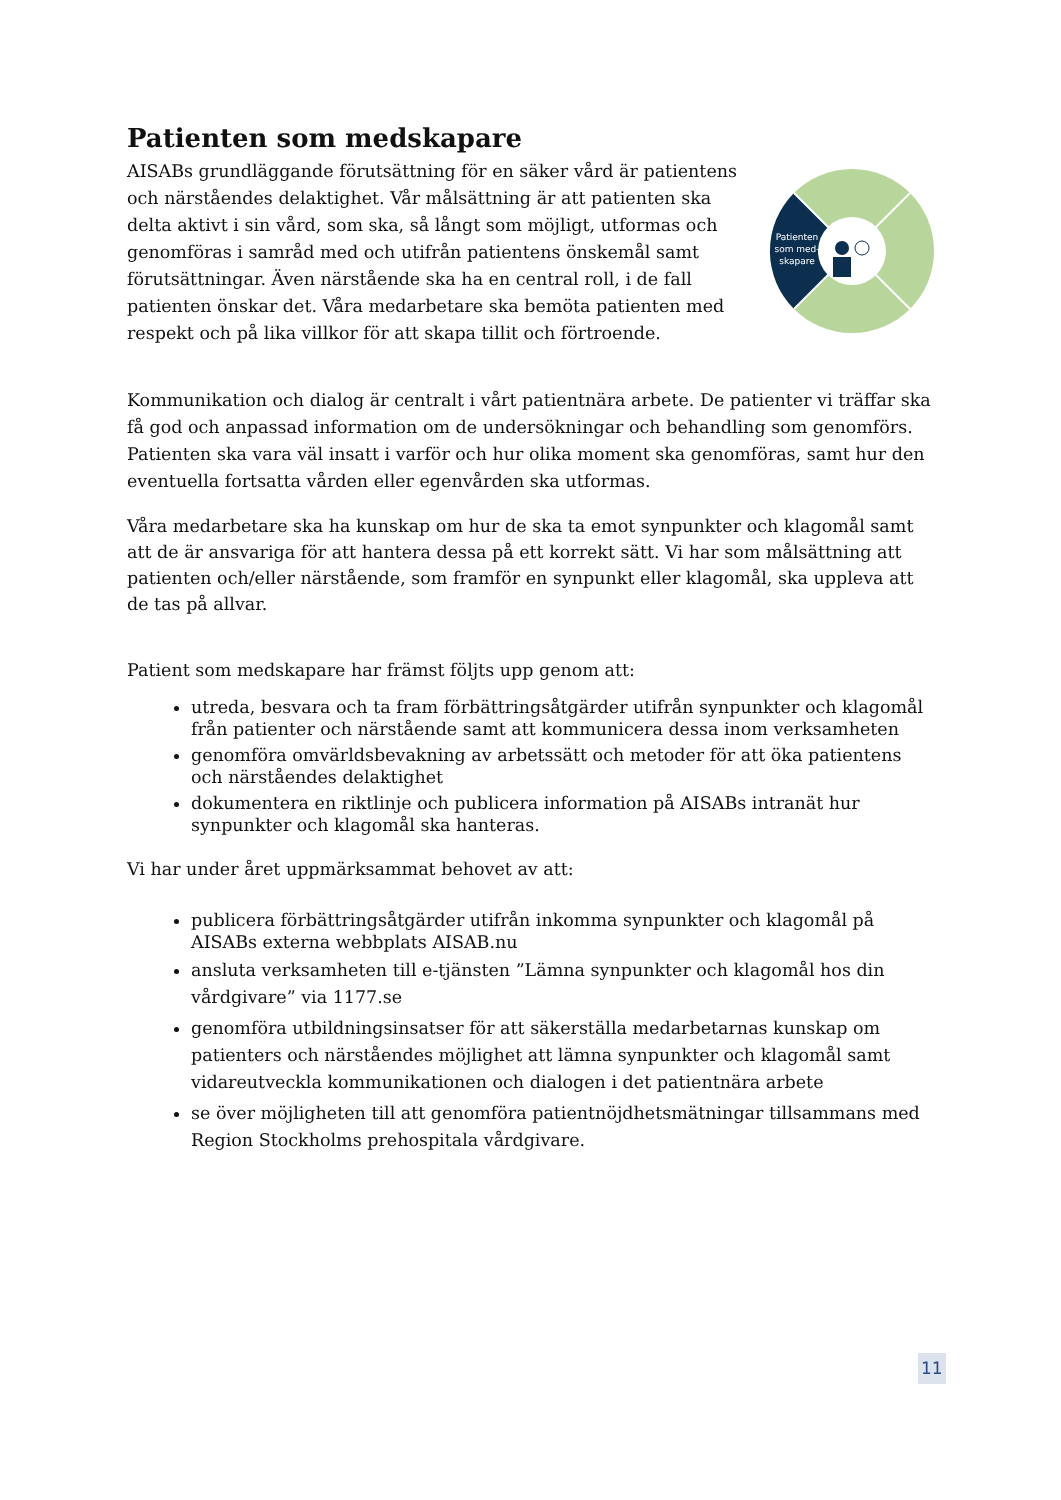Patienten som medskapare
AISABs grundläggande förutsättning för en säker vård är patientens och närståendes delaktighet. Vår målsättning är att patienten ska delta aktivt i sin vård, som ska, så långt som möjligt, utformas och genomföras i samråd med och utifrån patientens önskemål samt förutsättningar. Även närstående ska ha en central roll, i de fall patienten önskar det. Våra medarbetare ska bemöta patienten med respekt och på lika villkor för att skapa tillit och förtroende.
Patienten
som med-
skapare
Kommunikation och dialog är centralt i vårt patientnära arbete. De patienter vi träffar ska få god och anpassad information om de undersökningar och behandling som genomförs. Patienten ska vara väl insatt i varför och hur olika moment ska genomföras, samt hur den eventuella fortsatta vården eller egenvården ska utformas.
Våra medarbetare ska ha kunskap om hur de ska ta emot synpunkter och klagomål samt att de är ansvariga för att hantera dessa på ett korrekt sätt. Vi har som målsättning att patienten och/eller närstående, som framför en synpunkt eller klagomål, ska uppleva att de tas på allvar.
Patient som medskapare har främst följts upp genom att:
utreda, besvara och ta fram förbättringsåtgärder utifrån synpunkter och klagomål från patienter och närstående samt att kommunicera dessa inom verksamheten
genomföra omvärldsbevakning av arbetssätt och metoder för att öka patientens och närståendes delaktighet
dokumentera en riktlinje och publicera information på AISABs intranät hur synpunkter och klagomål ska hanteras.
Vi har under året uppmärksammat behovet av att:
publicera förbättringsåtgärder utifrån inkomma synpunkter och klagomål på AISABs externa webbplats AISAB.nu
ansluta verksamheten till e-tjänsten ”Lämna synpunkter och klagomål hos din vårdgivare” via 1177.se
genomföra utbildningsinsatser för att säkerställa medarbetarnas kunskap om patienters och närståendes möjlighet att lämna synpunkter och klagomål samt vidareutveckla kommunikationen och dialogen i det patientnära arbete
se över möjligheten till att genomföra patientnöjdhetsmätningar tillsammans med Region Stockholms prehospitala vårdgivare.
11